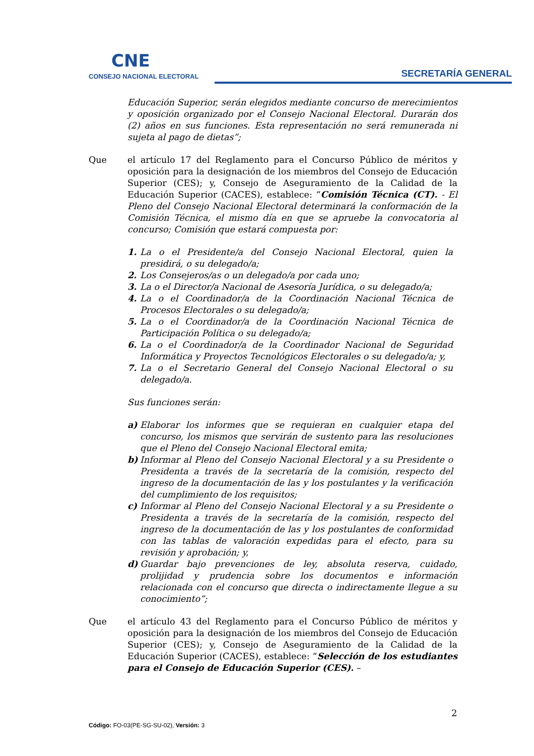CNE
CONSEJO NACIONAL ELECTORAL
SECRETARÍA GENERAL
Educación Superior, serán elegidos mediante concurso de merecimientos y oposición organizado por el Consejo Nacional Electoral. Durarán dos (2) años en sus funciones. Esta representación no será remunerada ni sujeta al pago de dietas”;
Que el artículo 17 del Reglamento para el Concurso Público de méritos y oposición para la designación de los miembros del Consejo de Educación Superior (CES); y, Consejo de Aseguramiento de la Calidad de la Educación Superior (CACES), establece: “Comisión Técnica (CT). - El Pleno del Consejo Nacional Electoral determinará la conformación de la Comisión Técnica, el mismo día en que se apruebe la convocatoria al concurso; Comisión que estará compuesta por:
1. La o el Presidente/a del Consejo Nacional Electoral, quien la presidirá, o su delegado/a;
2. Los Consejeros/as o un delegado/a por cada uno;
3. La o el Director/a Nacional de Asesoría Jurídica, o su delegado/a;
4. La o el Coordinador/a de la Coordinación Nacional Técnica de Procesos Electorales o su delegado/a;
5. La o el Coordinador/a de la Coordinación Nacional Técnica de Participación Política o su delegado/a;
6. La o el Coordinador/a de la Coordinador Nacional de Seguridad Informática y Proyectos Tecnológicos Electorales o su delegado/a; y,
7. La o el Secretario General del Consejo Nacional Electoral o su delegado/a.
Sus funciones serán:
a) Elaborar los informes que se requieran en cualquier etapa del concurso, los mismos que servirán de sustento para las resoluciones que el Pleno del Consejo Nacional Electoral emita;
b) Informar al Pleno del Consejo Nacional Electoral y a su Presidente o Presidenta a través de la secretaría de la comisión, respecto del ingreso de la documentación de las y los postulantes y la verificación del cumplimiento de los requisitos;
c) Informar al Pleno del Consejo Nacional Electoral y a su Presidente o Presidenta a través de la secretaría de la comisión, respecto del ingreso de la documentación de las y los postulantes de conformidad con las tablas de valoración expedidas para el efecto, para su revisión y aprobación; y,
d) Guardar bajo prevenciones de ley, absoluta reserva, cuidado, prolijidad y prudencia sobre los documentos e información relacionada con el concurso que directa o indirectamente llegue a su conocimiento”;
Que el artículo 43 del Reglamento para el Concurso Público de méritos y oposición para la designación de los miembros del Consejo de Educación Superior (CES); y, Consejo de Aseguramiento de la Calidad de la Educación Superior (CACES), establece: “Selección de los estudiantes para el Consejo de Educación Superior (CES). –
2
Código: FO-03(PE-SG-SU-02), Versión: 3